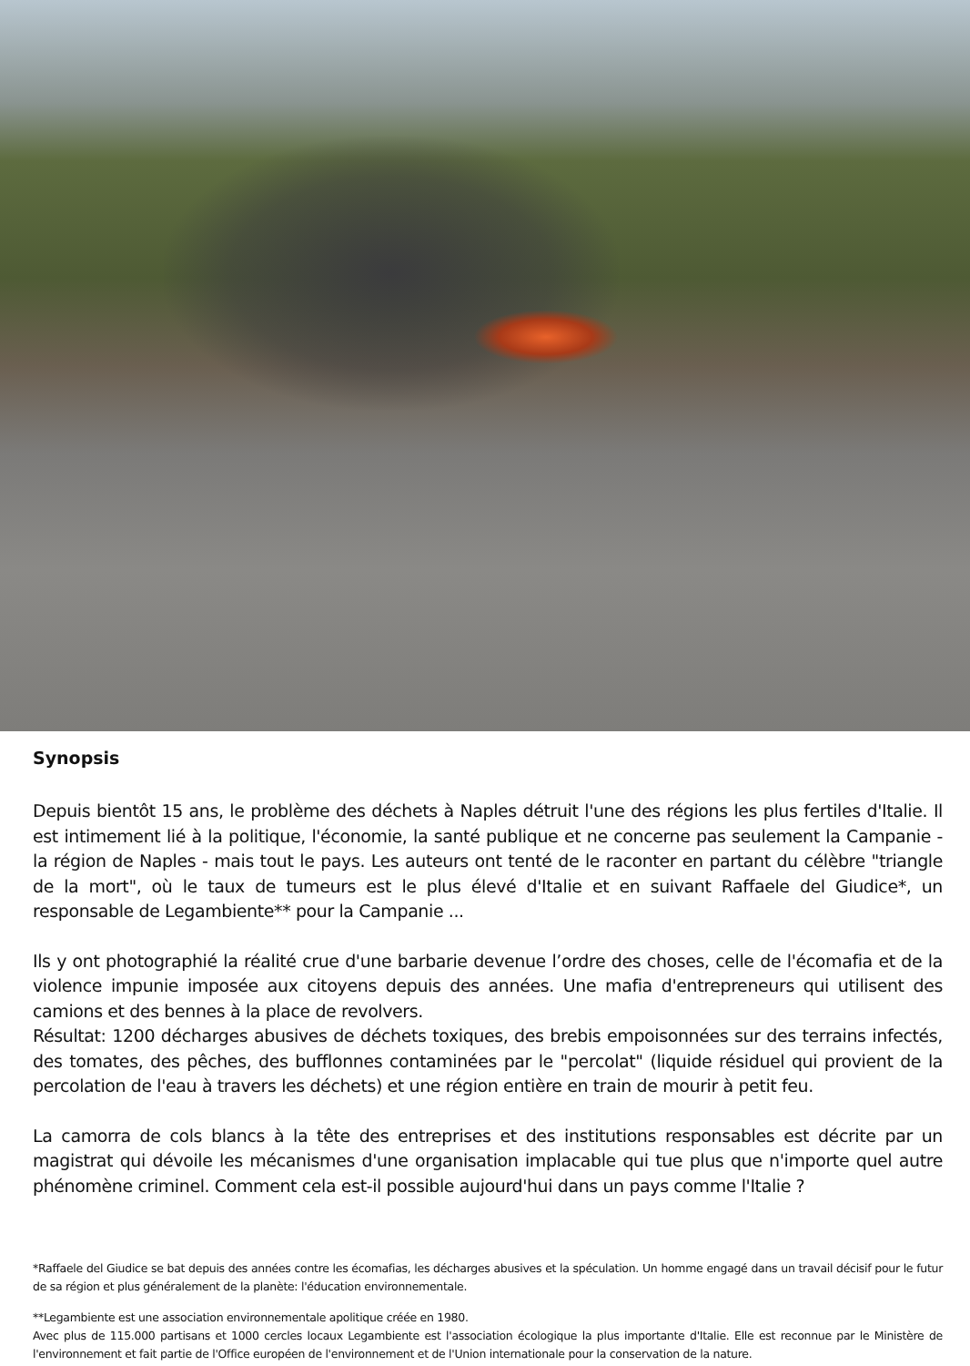Synopsis
Depuis bientôt 15 ans, le problème des déchets à Naples détruit l'une des régions les plus fertiles d'Italie. Il est intimement lié à la politique, l'économie, la santé publique et ne concerne pas seulement la Campanie - la région de Naples - mais tout le pays. Les auteurs ont tenté de le raconter en partant du célèbre "triangle de la mort", où le taux de tumeurs est le plus élevé d'Italie et en suivant Raffaele del Giudice*, un responsable de Legambiente** pour la Campanie ...
Ils y ont photographié la réalité crue d'une barbarie devenue l’ordre des choses, celle de l'écomafia et de la violence impunie imposée aux citoyens depuis des années. Une mafia d'entrepreneurs qui utilisent des camions et des bennes à la place de revolvers.
Résultat: 1200 décharges abusives de déchets toxiques, des brebis empoisonnées sur des terrains infectés, des tomates, des pêches, des bufflonnes contaminées par le "percolat" (liquide résiduel qui provient de la percolation de l'eau à travers les déchets) et une région entière en train de mourir à petit feu.
La camorra de cols blancs à la tête des entreprises et des institutions responsables est décrite par un magistrat qui dévoile les mécanismes d'une organisation implacable qui tue plus que n'importe quel autre phénomène criminel. Comment cela est-il possible aujourd'hui dans un pays comme l'Italie ?
*Raffaele del Giudice se bat depuis des années contre les écomafias, les décharges abusives et la spéculation. Un homme engagé dans un travail décisif pour le futur de sa région et plus généralement de la planète: l'éducation environnementale.
**Legambiente est une association environnementale apolitique créée en 1980.
Avec plus de 115.000 partisans et 1000 cercles locaux Legambiente est l'association écologique la plus importante d'Italie. Elle est reconnue par le Ministère de l'environnement et fait partie de l'Office européen de l'environnement et de l'Union internationale pour la conservation de la nature.